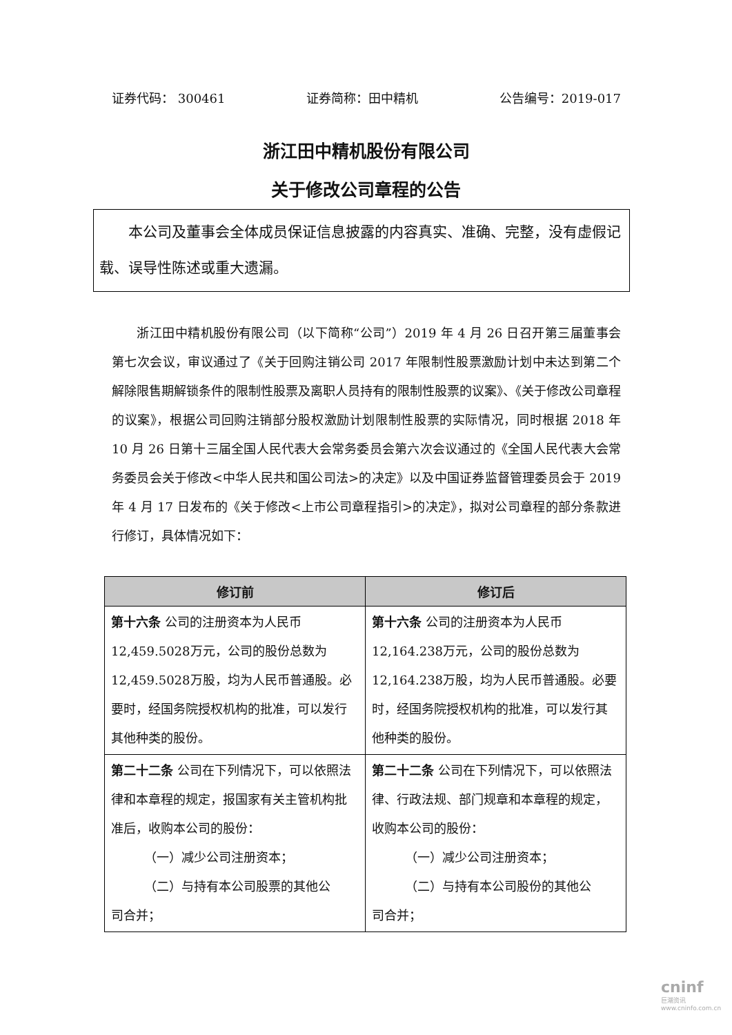证券代码： 300461 证券简称：田中精机 公告编号：2019-017
浙江田中精机股份有限公司
关于修改公司章程的公告
  本公司及董事会全体成员保证信息披露的内容真实、准确、完整，没有虚假记载、误导性陈述或重大遗漏。
  浙江田中精机股份有限公司（以下简称“公司”）2019 年 4 月 26 日召开第三届董事会第七次会议，审议通过了《关于回购注销公司 2017 年限制性股票激励计划中未达到第二个解除限售期解锁条件的限制性股票及离职人员持有的限制性股票的议案》、《关于修改公司章程的议案》，根据公司回购注销部分股权激励计划限制性股票的实际情况，同时根据 2018 年 10 月 26 日第十三届全国人民代表大会常务委员会第六次会议通过的《全国人民代表大会常务委员会关于修改<中华人民共和国公司法>的决定》以及中国证券监督管理委员会于 2019 年 4 月 17 日发布的《关于修改<上市公司章程指引>的决定》，拟对公司章程的部分条款进行修订，具体情况如下：
| 修订前 | 修订后 |
| --- | --- |
| 第十六条 公司的注册资本为人民币12,459.5028万元，公司的股份总数为12,459.5028万股，均为人民币普通股。必要时，经国务院授权机构的批准，可以发行其他种类的股份。 | 第十六条 公司的注册资本为人民币12,164.238万元，公司的股份总数为12,164.238万股，均为人民币普通股。必要时，经国务院授权机构的批准，可以发行其他种类的股份。 |
| 第二十二条 公司在下列情况下，可以依照法律和本章程的规定，报国家有关主管机构批准后，收购本公司的股份： （一）减少公司注册资本； （二）与持有本公司股票的其他公 司合并； | 第二十二条 公司在下列情况下，可以依照法律、行政法规、部门规章和本章程的规定，收购本公司的股份： （一）减少公司注册资本； （二）与持有本公司股份的其他公 司合并； |
cninf
巨潮资讯 www.cninfo.com.cn